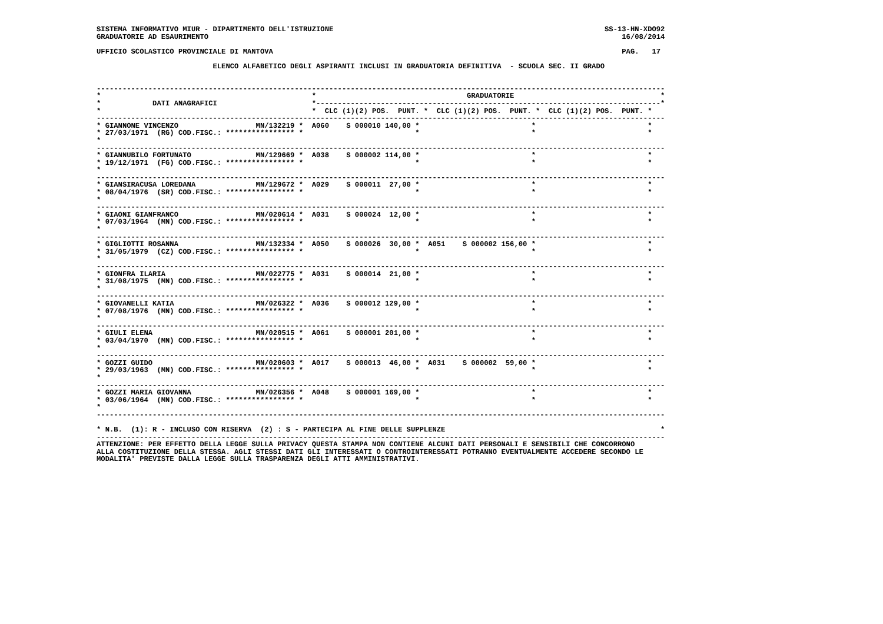SISTEMA INFORMATIVO MIUR - DIPARTIMENTO DELL'ISTRUZIONE                                                               SS-13-HN-XDO92
GRADUATORIE AD ESAURIMENTO                                                                                                16/08/2014

UFFICIO SCOLASTICO PROVINCIALE DI MANTOVA                                                                                 PAG.   17

                           ELENCO ALFABETICO DEGLI ASPIRANTI INCLUSI IN GRADUATORIA DEFINITIVA  - SCUOLA SEC. II GRADO


------------------------------------------------------------------------------------------------------------------------------------
*                                                 *                                   GRADUATORIE                                  *
*            DATI ANAGRAFICI                      *--------------------------------------------------------------------------------*
*                                                 *  CLC (1)(2) POS.  PUNT. *  CLC (1)(2) POS.  PUNT. *  CLC (1)(2) POS.  PUNT. *
------------------------------------------------------------------------------------------------------------------------------------
* GIANNONE VINCENZO                  MN/132219 *  A060    S 000010 140,00 *                          *                          *
* 27/03/1971  (RG) COD.FISC.: **************** *                          *                          *                          *
*
------------------------------------------------------------------------------------------------------------------------------------
* GIANNUBILO FORTUNATO               MN/129669 *  A038    S 000002 114,00 *                          *                          *
* 19/12/1971  (FG) COD.FISC.: **************** *                          *                          *                          *
*
------------------------------------------------------------------------------------------------------------------------------------
* GIANSIRACUSA LOREDANA              MN/129672 *  A029    S 000011  27,00 *                          *                          *
* 08/04/1976  (SR) COD.FISC.: **************** *                          *                          *                          *
*
------------------------------------------------------------------------------------------------------------------------------------
* GIAONI GIANFRANCO                  MN/020614 *  A031    S 000024  12,00 *                          *                          *
* 07/03/1964  (MN) COD.FISC.: **************** *                          *                          *                          *
*
------------------------------------------------------------------------------------------------------------------------------------
* GIGLIOTTI ROSANNA                  MN/132334 *  A050    S 000026  30,00 *  A051    S 000002 156,00 *                          *
* 31/05/1979  (CZ) COD.FISC.: **************** *                          *                          *                          *
*
------------------------------------------------------------------------------------------------------------------------------------
* GIONFRA ILARIA                     MN/022775 *  A031    S 000014  21,00 *                          *                          *
* 31/08/1975  (MN) COD.FISC.: **************** *                          *                          *                          *
*
------------------------------------------------------------------------------------------------------------------------------------
* GIOVANELLI KATIA                   MN/026322 *  A036    S 000012 129,00 *                          *                          *
* 07/08/1976  (MN) COD.FISC.: **************** *                          *                          *                          *
*
------------------------------------------------------------------------------------------------------------------------------------
* GIULI ELENA                        MN/020515 *  A061    S 000001 201,00 *                          *                          *
* 03/04/1970  (MN) COD.FISC.: **************** *                          *                          *                          *
*
------------------------------------------------------------------------------------------------------------------------------------
* GOZZI GUIDO                        MN/020603 *  A017    S 000013  46,00 *  A031    S 000002  59,00 *                          *
* 29/03/1963  (MN) COD.FISC.: **************** *                          *                          *                          *
*
------------------------------------------------------------------------------------------------------------------------------------
* GOZZI MARIA GIOVANNA               MN/026356 *  A048    S 000001 169,00 *                          *                          *
* 03/06/1964  (MN) COD.FISC.: **************** *                          *                          *                          *
*
------------------------------------------------------------------------------------------------------------------------------------

* N.B.  (1): R - INCLUSO CON RISERVA  (2) : S - PARTECIPA AL FINE DELLE SUPPLENZE                                                  *
------------------------------------------------------------------------------------------------------------------------------------
ATTENZIONE: PER EFFETTO DELLA LEGGE SULLA PRIVACY QUESTA STAMPA NON CONTIENE ALCUNI DATI PERSONALI E SENSIBILI CHE CONCORRONO
ALLA COSTITUZIONE DELLA STESSA. AGLI STESSI DATI GLI INTERESSATI O CONTROINTERESSATI POTRANNO EVENTUALMENTE ACCEDERE SECONDO LE
MODALITA' PREVISTE DALLA LEGGE SULLA TRASPARENZA DEGLI ATTI AMMINISTRATIVI.